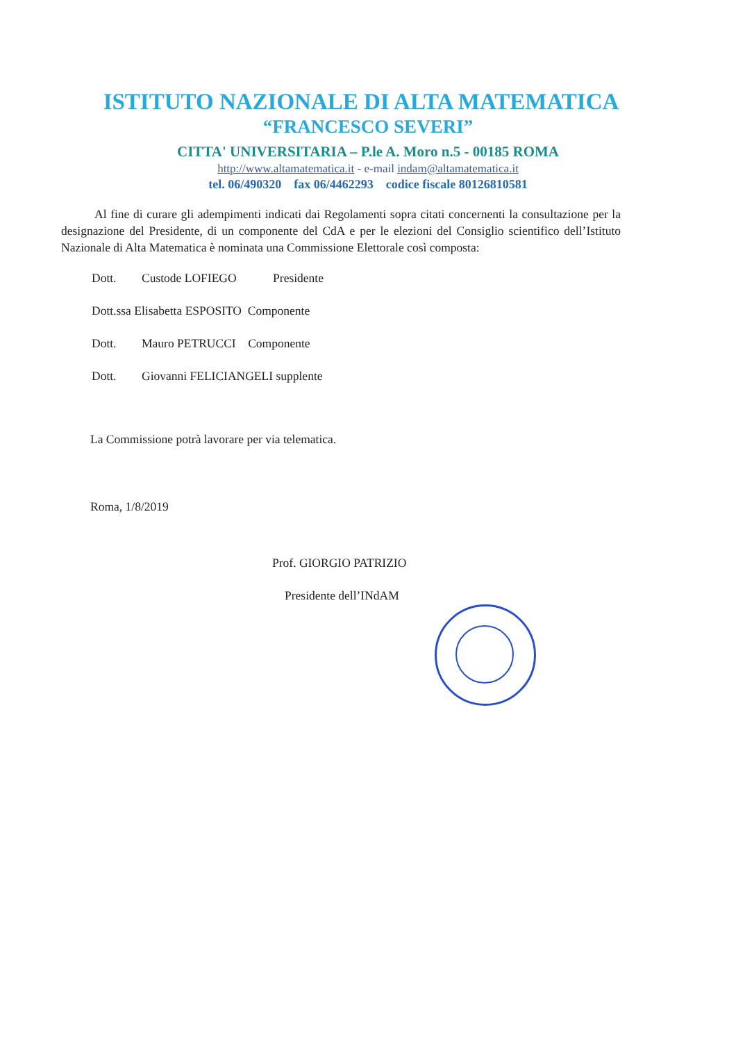ISTITUTO NAZIONALE DI ALTA MATEMATICA
“FRANCESCO SEVERI”
CITTA' UNIVERSITARIA – P.le A. Moro n.5 - 00185 ROMA
http://www.altamatematica.it - e-mail indam@altamatematica.it
tel. 06/490320 fax 06/4462293 codice fiscale 80126810581
Al fine di curare gli adempimenti indicati dai Regolamenti sopra citati concernenti la consultazione per la designazione del Presidente, di un componente del CdA e per le elezioni del Consiglio scientifico dell’Istituto Nazionale di Alta Matematica è nominata una Commissione Elettorale così composta:
Dott. Custode LOFIEGO Presidente
Dott.ssa Elisabetta ESPOSITO Componente
Dott. Mauro PETRUCCI Componente
Dott. Giovanni FELICIANGELI supplente
La Commissione potrà lavorare per via telematica.
Roma, 1/8/2019
Prof. GIORGIO PATRIZIO
Presidente dell’INdAM